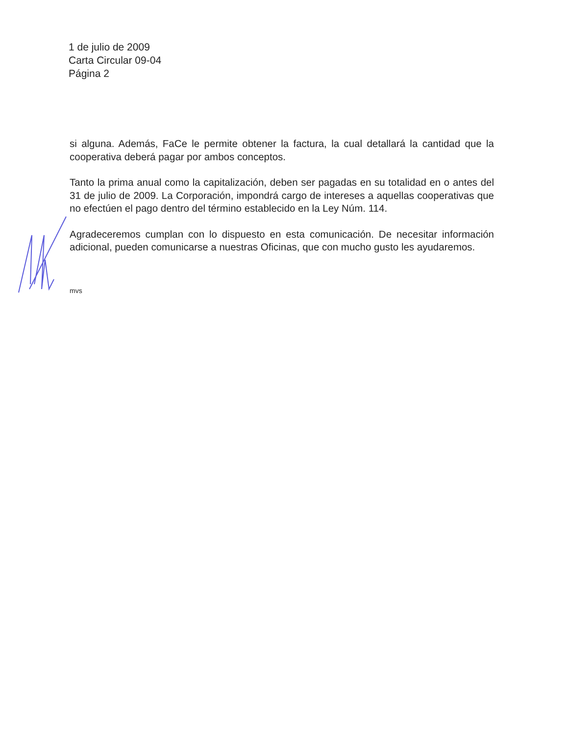1 de julio de 2009
Carta Circular 09-04
Página 2
si alguna. Además, FaCe le permite obtener la factura, la cual detallará la cantidad que la cooperativa deberá pagar por ambos conceptos.
Tanto la prima anual como la capitalización, deben ser pagadas en su totalidad en o antes del 31 de julio de 2009. La Corporación, impondrá cargo de intereses a aquellas cooperativas que no efectúen el pago dentro del término establecido en la Ley Núm. 114.
Agradeceremos cumplan con lo dispuesto en esta comunicación. De necesitar información adicional, pueden comunicarse a nuestras Oficinas, que con mucho gusto les ayudaremos.
mvs